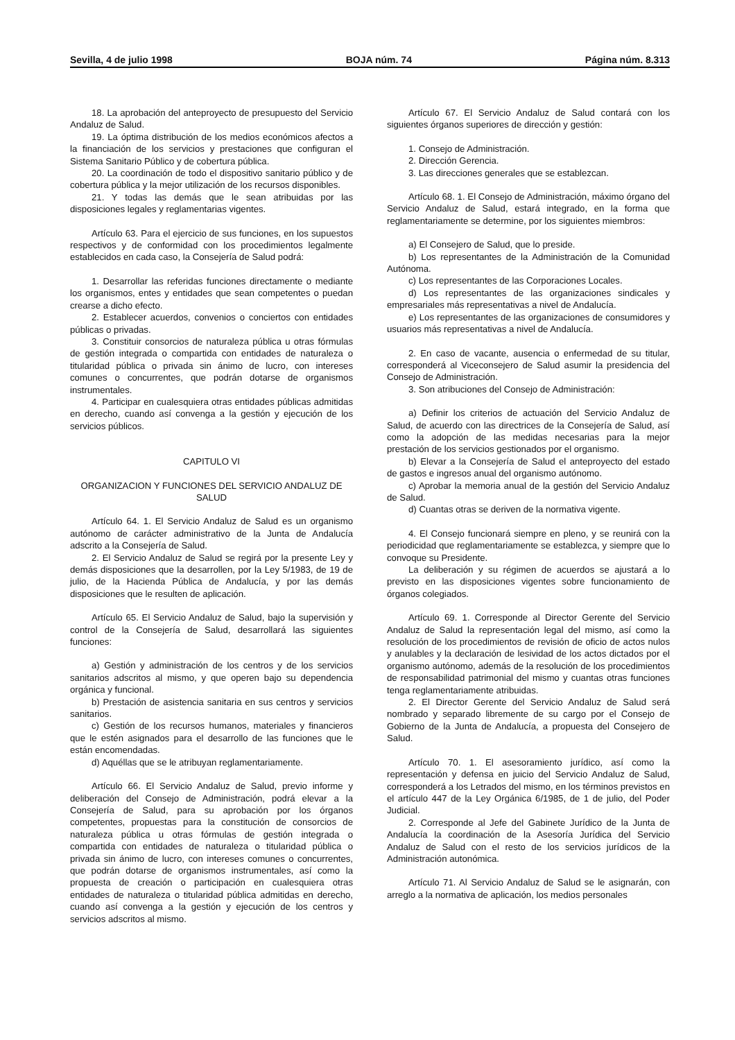Sevilla, 4 de julio 1998 BOJA núm. 74 Página núm. 8.313
18. La aprobación del anteproyecto de presupuesto del Servicio Andaluz de Salud.
19. La óptima distribución de los medios económicos afectos a la financiación de los servicios y prestaciones que configuran el Sistema Sanitario Público y de cobertura pública.
20. La coordinación de todo el dispositivo sanitario público y de cobertura pública y la mejor utilización de los recursos disponibles.
21. Y todas las demás que le sean atribuidas por las disposiciones legales y reglamentarias vigentes.
Artículo 63. Para el ejercicio de sus funciones, en los supuestos respectivos y de conformidad con los procedimientos legalmente establecidos en cada caso, la Consejería de Salud podrá:
1. Desarrollar las referidas funciones directamente o mediante los organismos, entes y entidades que sean competentes o puedan crearse a dicho efecto.
2. Establecer acuerdos, convenios o conciertos con entidades públicas o privadas.
3. Constituir consorcios de naturaleza pública u otras fórmulas de gestión integrada o compartida con entidades de naturaleza o titularidad pública o privada sin ánimo de lucro, con intereses comunes o concurrentes, que podrán dotarse de organismos instrumentales.
4. Participar en cualesquiera otras entidades públicas admitidas en derecho, cuando así convenga a la gestión y ejecución de los servicios públicos.
CAPITULO VI
ORGANIZACION Y FUNCIONES DEL SERVICIO ANDALUZ DE SALUD
Artículo 64. 1. El Servicio Andaluz de Salud es un organismo autónomo de carácter administrativo de la Junta de Andalucía adscrito a la Consejería de Salud.
2. El Servicio Andaluz de Salud se regirá por la presente Ley y demás disposiciones que la desarrollen, por la Ley 5/1983, de 19 de julio, de la Hacienda Pública de Andalucía, y por las demás disposiciones que le resulten de aplicación.
Artículo 65. El Servicio Andaluz de Salud, bajo la supervisión y control de la Consejería de Salud, desarrollará las siguientes funciones:
a) Gestión y administración de los centros y de los servicios sanitarios adscritos al mismo, y que operen bajo su dependencia orgánica y funcional.
b) Prestación de asistencia sanitaria en sus centros y servicios sanitarios.
c) Gestión de los recursos humanos, materiales y financieros que le estén asignados para el desarrollo de las funciones que le están encomendadas.
d) Aquéllas que se le atribuyan reglamentariamente.
Artículo 66. El Servicio Andaluz de Salud, previo informe y deliberación del Consejo de Administración, podrá elevar a la Consejería de Salud, para su aprobación por los órganos competentes, propuestas para la constitución de consorcios de naturaleza pública u otras fórmulas de gestión integrada o compartida con entidades de naturaleza o titularidad pública o privada sin ánimo de lucro, con intereses comunes o concurrentes, que podrán dotarse de organismos instrumentales, así como la propuesta de creación o participación en cualesquiera otras entidades de naturaleza o titularidad pública admitidas en derecho, cuando así convenga a la gestión y ejecución de los centros y servicios adscritos al mismo.
Artículo 67. El Servicio Andaluz de Salud contará con los siguientes órganos superiores de dirección y gestión:
1. Consejo de Administración.
2. Dirección Gerencia.
3. Las direcciones generales que se establezcan.
Artículo 68. 1. El Consejo de Administración, máximo órgano del Servicio Andaluz de Salud, estará integrado, en la forma que reglamentariamente se determine, por los siguientes miembros:
a) El Consejero de Salud, que lo preside.
b) Los representantes de la Administración de la Comunidad Autónoma.
c) Los representantes de las Corporaciones Locales.
d) Los representantes de las organizaciones sindicales y empresariales más representativas a nivel de Andalucía.
e) Los representantes de las organizaciones de consumidores y usuarios más representativas a nivel de Andalucía.
2. En caso de vacante, ausencia o enfermedad de su titular, corresponderá al Viceconsejero de Salud asumir la presidencia del Consejo de Administración.
3. Son atribuciones del Consejo de Administración:
a) Definir los criterios de actuación del Servicio Andaluz de Salud, de acuerdo con las directrices de la Consejería de Salud, así como la adopción de las medidas necesarias para la mejor prestación de los servicios gestionados por el organismo.
b) Elevar a la Consejería de Salud el anteproyecto del estado de gastos e ingresos anual del organismo autónomo.
c) Aprobar la memoria anual de la gestión del Servicio Andaluz de Salud.
d) Cuantas otras se deriven de la normativa vigente.
4. El Consejo funcionará siempre en pleno, y se reunirá con la periodicidad que reglamentariamente se establezca, y siempre que lo convoque su Presidente.
La deliberación y su régimen de acuerdos se ajustará a lo previsto en las disposiciones vigentes sobre funcionamiento de órganos colegiados.
Artículo 69. 1. Corresponde al Director Gerente del Servicio Andaluz de Salud la representación legal del mismo, así como la resolución de los procedimientos de revisión de oficio de actos nulos y anulables y la declaración de lesividad de los actos dictados por el organismo autónomo, además de la resolución de los procedimientos de responsabilidad patrimonial del mismo y cuantas otras funciones tenga reglamentariamente atribuidas.
2. El Director Gerente del Servicio Andaluz de Salud será nombrado y separado libremente de su cargo por el Consejo de Gobierno de la Junta de Andalucía, a propuesta del Consejero de Salud.
Artículo 70. 1. El asesoramiento jurídico, así como la representación y defensa en juicio del Servicio Andaluz de Salud, corresponderá a los Letrados del mismo, en los términos previstos en el artículo 447 de la Ley Orgánica 6/1985, de 1 de julio, del Poder Judicial.
2. Corresponde al Jefe del Gabinete Jurídico de la Junta de Andalucía la coordinación de la Asesoría Jurídica del Servicio Andaluz de Salud con el resto de los servicios jurídicos de la Administración autonómica.
Artículo 71. Al Servicio Andaluz de Salud se le asignarán, con arreglo a la normativa de aplicación, los medios personales